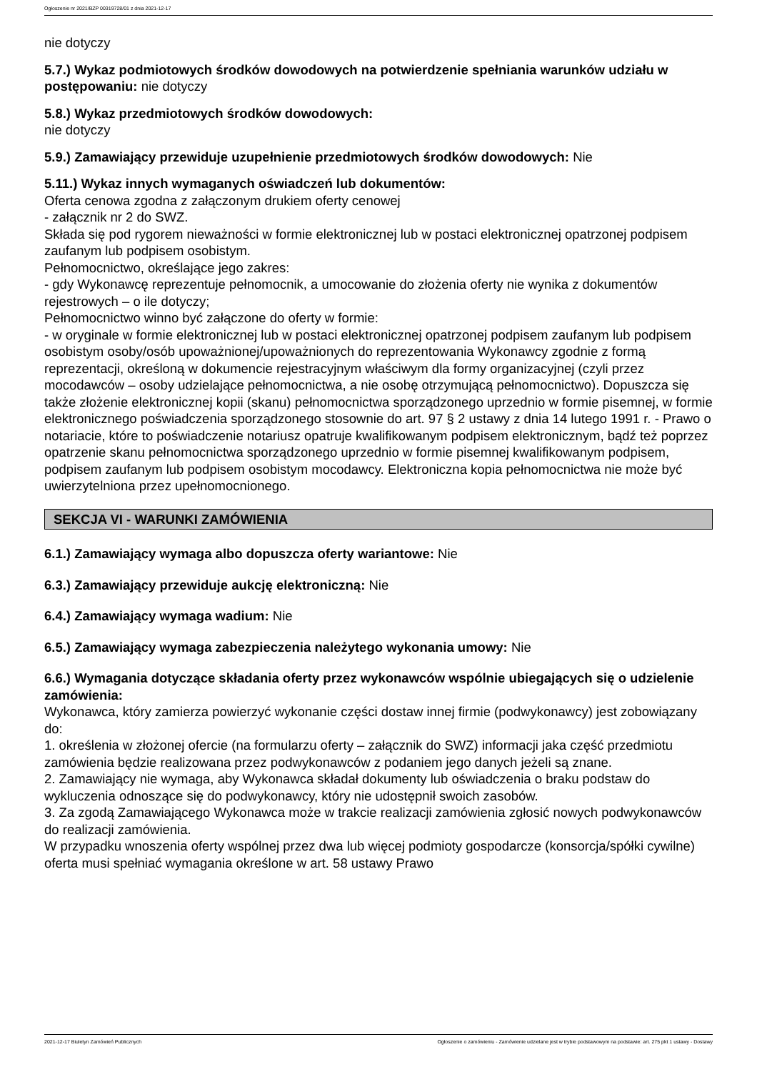Ogłoszenie nr 2021/BZP 00319728/01 z dnia 2021-12-17
nie dotyczy
5.7.) Wykaz podmiotowych środków dowodowych na potwierdzenie spełniania warunków udziału w postępowaniu: nie dotyczy
5.8.) Wykaz przedmiotowych środków dowodowych:
nie dotyczy
5.9.) Zamawiający przewiduje uzupełnienie przedmiotowych środków dowodowych: Nie
5.11.) Wykaz innych wymaganych oświadczeń lub dokumentów:
Oferta cenowa zgodna z załączonym drukiem oferty cenowej
- załącznik nr 2 do SWZ.
Składa się pod rygorem nieważności w formie elektronicznej lub w postaci elektronicznej opatrzonej podpisem zaufanym lub podpisem osobistym.
Pełnomocnictwo, określające jego zakres:
- gdy Wykonawcę reprezentuje pełnomocnik, a umocowanie do złożenia oferty nie wynika z dokumentów rejestrowych – o ile dotyczy;
Pełnomocnictwo winno być załączone do oferty w formie:
- w oryginale w formie elektronicznej lub w postaci elektronicznej opatrzonej podpisem zaufanym lub podpisem osobistym osoby/osób upoważnionej/upoważnionych do reprezentowania Wykonawcy zgodnie z formą reprezentacji, określoną w dokumencie rejestracyjnym właściwym dla formy organizacyjnej (czyli przez mocodawców – osoby udzielające pełnomocnictwa, a nie osobę otrzymującą pełnomocnictwo). Dopuszcza się także złożenie elektronicznej kopii (skanu) pełnomocnictwa sporządzonego uprzednio w formie pisemnej, w formie elektronicznego poświadczenia sporządzonego stosownie do art. 97 § 2 ustawy z dnia 14 lutego 1991 r. - Prawo o notariacie, które to poświadczenie notariusz opatruje kwalifikowanym podpisem elektronicznym, bądź też poprzez opatrzenie skanu pełnomocnictwa sporządzonego uprzednio w formie pisemnej kwalifikowanym podpisem, podpisem zaufanym lub podpisem osobistym mocodawcy. Elektroniczna kopia pełnomocnictwa nie może być uwierzytelniona przez upełnomocnionego.
SEKCJA VI - WARUNKI ZAMÓWIENIA
6.1.) Zamawiający wymaga albo dopuszcza oferty wariantowe: Nie
6.3.) Zamawiający przewiduje aukcję elektroniczną: Nie
6.4.) Zamawiający wymaga wadium: Nie
6.5.) Zamawiający wymaga zabezpieczenia należytego wykonania umowy: Nie
6.6.) Wymagania dotyczące składania oferty przez wykonawców wspólnie ubiegających się o udzielenie zamówienia:
Wykonawca, który zamierza powierzyć wykonanie części dostaw innej firmie (podwykonawcy) jest zobowiązany do:
1. określenia w złożonej ofercie (na formularzu oferty – załącznik do SWZ) informacji jaka część przedmiotu zamówienia będzie realizowana przez podwykonawców z podaniem jego danych jeżeli są znane.
2. Zamawiający nie wymaga, aby Wykonawca składał dokumenty lub oświadczenia o braku podstaw do wykluczenia odnoszące się do podwykonawcy, który nie udostępnił swoich zasobów.
3. Za zgodą Zamawiającego Wykonawca może w trakcie realizacji zamówienia zgłosić nowych podwykonawców do realizacji zamówienia.
W przypadku wnoszenia oferty wspólnej przez dwa lub więcej podmioty gospodarcze (konsorcja/spółki cywilne) oferta musi spełniać wymagania określone w art. 58 ustawy Prawo
2021-12-17 Biuletyn Zamówień Publicznych Ogłoszenie o zamówieniu - Zamówienie udzielane jest w trybie podstawowym na podstawie: art. 275 pkt 1 ustawy - Dostawy